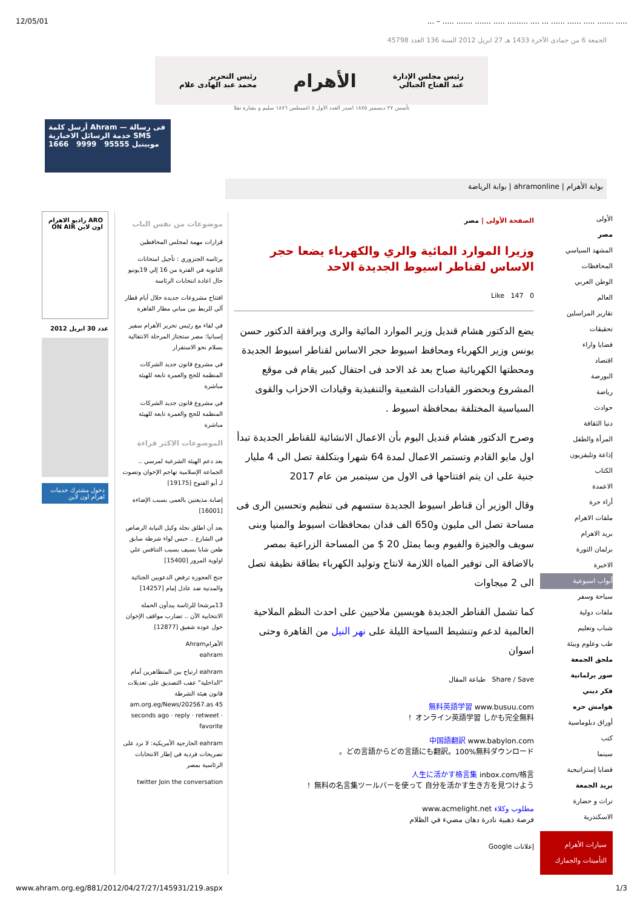12/05/01... – ..... ....... ....... ..... ......... .... ... ...... ...... ..... ....... .....
الجمعة 6 من جمادى الآخرة 1433 هـ 27 ابريل 2012 السنة 136 العدد 45798
رئيس مجلس الإدارة
عبد الفتاح الجبالي
الأهرام
رئيس التحرير
محمد عبد الهادى علام
تأسس ٢٧ ديسمبر ١٨٧٥ اصدر العدد الاول ٥ اغسطس ١٨٧٦ سليم و بشارة تقلا
أرسل كلمة Ahram فى رسالة — خدمة الرسائل الاخبارية SMS
موبينيل 95555 9999 1666
بوابة الأهرام | ahramonline | بوابة الرياضة
الأولى
مصر
المشهد السياسي
المحافظات
الوطن العربي
العالم
تقارير المراسلين
تحقيقات
قضايا واراء
اقتصاد
البورصة
رياضة
حوادث
دنيا الثقافة
المرأة والطفل
إذاعة وتليفزيون
الكتاب
الاعمدة
أراء حرة
ملفات الاهرام
بريد الاهرام
برلمان الثورة
الاخيرة
أبواب اسبوعية
سياحة وسفر
ملفات دولية
شباب وتعليم
طب وعلوم وبيئة
ملحق الجمعة
صور برلمانية
فكر ديني
هوامش حره
أوراق دبلوماسية
كتب
سينما
قضايا إستراتيجية
بريد الجمعة
تراث و حضارة
الاسكندرية
سيارات الأهرام التأمينات والجمارك
الصفحة الأولى | مصر
وزيرا الموارد المائية والري والكهرباء يضعا حجر الاساس لقناطر اسيوط الجديدة الاحد
Like 147 0
يضع الدكتور هشام قنديل وزير الموارد المائية والرى ويرافقة الدكتور حسن يونس وزير الكهرباء ومحافظ اسيوط حجر الاساس لقناطر اسيوط الجديدة ومحطتها الكهربائية صباح بعد غد الاحد فى احتفال كبير يقام فى موقع المشروع وبحضور القيادات الشعبية والتنفيذية وقيادات الاحزاب والقوى السياسية المختلفة بمحافظة اسيوط .
وصرح الدكتور هشام قنديل اليوم بأن الاعمال الانشائية للقناطر الجديدة تبدأ اول مايو القادم وتستمر الاعمال لمدة 64 شهرا وبتكلفة تصل الى 4 مليار جنية على ان يتم افتتاحها فى الاول من سيتمبر من عام 2017
وقال الوزير أن قناطر اسيوط الجديدة ستسهم فى تنظيم وتحسين الرى فى مساحة تصل الى مليون و650 الف فدان بمحافظات اسيوط والمنيا وبنى سويف والجيزة والفيوم وبما يمثل 20 $ من المساحة الزراعية بمصر بالاضافة الى توفير المياه اللازمة لانتاج وتوليد الكهرباء بطاقة نظيفة تصل الى 2 ميجاوات
كما تشمل القناطر الجديدة هويسين ملاحيين على احدث النظم الملاحية العالمية لدعم وتنشيط السياحة الليلة على نهر النيل من القاهرة وحتى اسوان
Share / Save طباعة المقال
無料英語学習 www.busuu.com
オンライン英語学習 しかも完全無料！
中国語翻訳 www.babylon.com
どの言語からどの言語にも翻訳。100%無料ダウンロード。
人生に活かす格言集 inbox.com/格言
無料の名言集ツールバーを使って 自分を活かす生き方を見つけよう！
مطلوب وكلاء www.acmelight.net
فرصة ذهبية نادرة دهان مضيء في الظلام
إعلانات Google
موضوعات من نفس الباب
قرارات مهمة لمجلس المحافظين
برئاسة الجنزوري : تأجيل امتحانات الثانوية في الفترة من 16 إلي 19يونيو حال اعادة انتخابات الرئاسة
افتتاح مشروعات جديدة خلال أيام قطار آلي للربط بين مباني مطار القاهرة
في لقاء مع رئيس تحرير الأهرام سفير إسبانيا: مصر ستجتاز المرحلة الانتقالية بسلام نحو الاستقرار
في مشروع قانون جديد الشركات المنظمة للحج والعمرة تابعة للهيئة مباشرة
في مشروع قانون جديد الشركات المنظمة للحج والعمرة تابعة للهيئة مباشرة
الموضوعات الاكثر قراءة
بعد دعم الهيئة الشرعية لمرسي .. الجماعة الإسلامية تهاجم الإخوان وتصوت لـ أبو الفتوح [19175]
إصابة مذيعتين بالعمى بسبب الإضاءة [16001]
بعد أن اطلق نجله وكيل النيابة الرصاص في الشارع .. حبس لواء شرطة سابق طعن شابا بسيف بسبب التنافس علي اولوية المرور [15400]
جنح العجوزة ترفض الدعويين الجنائية والمدنية ضد عادل إمام [14257]
13مرشحا للرئاسة يبدأون الحملة الانتخابية الآن .. تضارب مواقف الإخوان حول عودة شفيق [12877]
الأهرامAhram
eahram
eahram ارتياح بين المتظاهرين أمام "الداخلية" عقب التصديق على تعديلات قانون هيئة الشرطة am.org.eg/News/202567.as 45 seconds ago · reply · retweet · favorite
eahram الخارجية الأمريكية: لا نرد على تصريحات فردية في إطار الانتخابات الرئاسية بمصر
twitter Join the conversation
ARO راديو الاهرام اون لاين ON AIR
عدد 30 ابريل 2012
دخول مشترك خدمات اهرام اون لاين
www.ahram.org.eg/881/2012/04/27/27/145931/219.aspx 1/3